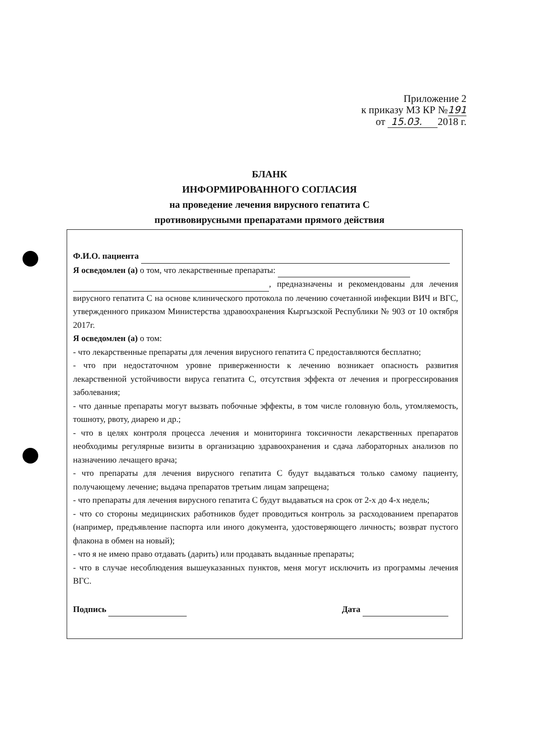Приложение 2
к приказу МЗ КР №191
от 15.03. 2018 г.
БЛАНК
ИНФОРМИРОВАННОГО СОГЛАСИЯ
на проведение лечения вирусного гепатита С
противовирусными препаратами прямого действия
Ф.И.О. пациента
Я осведомлен (а) о том, что лекарственные препараты:
, предназначены и рекомендованы для лечения вирусного гепатита С на основе клинического протокола по лечению сочетанной инфекции ВИЧ и ВГС, утвержденного приказом Министерства здравоохранения Кыргызской Республики № 903 от 10 октября 2017г.
Я осведомлен (а) о том:
- что лекарственные препараты для лечения вирусного гепатита С предоставляются бесплатно;
- что при недостаточном уровне приверженности к лечению возникает опасность развития лекарственной устойчивости вируса гепатита С, отсутствия эффекта от лечения и прогрессирования заболевания;
- что данные препараты могут вызвать побочные эффекты, в том числе головную боль, утомляемость, тошноту, рвоту, диарею и др.;
- что в целях контроля процесса лечения и мониторинга токсичности лекарственных препаратов необходимы регулярные визиты в организацию здравоохранения и сдача лабораторных анализов по назначению лечащего врача;
- что препараты для лечения вирусного гепатита С будут выдаваться только самому пациенту, получающему лечение; выдача препаратов третьим лицам запрещена;
- что препараты для лечения вирусного гепатита С будут выдаваться на срок от 2-х до 4-х недель;
- что со стороны медицинских работников будет проводиться контроль за расходованием препаратов (например, предъявление паспорта или иного документа, удостоверяющего личность; возврат пустого флакона в обмен на новый);
- что я не имею право отдавать (дарить) или продавать выданные препараты;
- что в случае несоблюдения вышеуказанных пунктов, меня могут исключить из программы лечения ВГС.
Подпись Дата